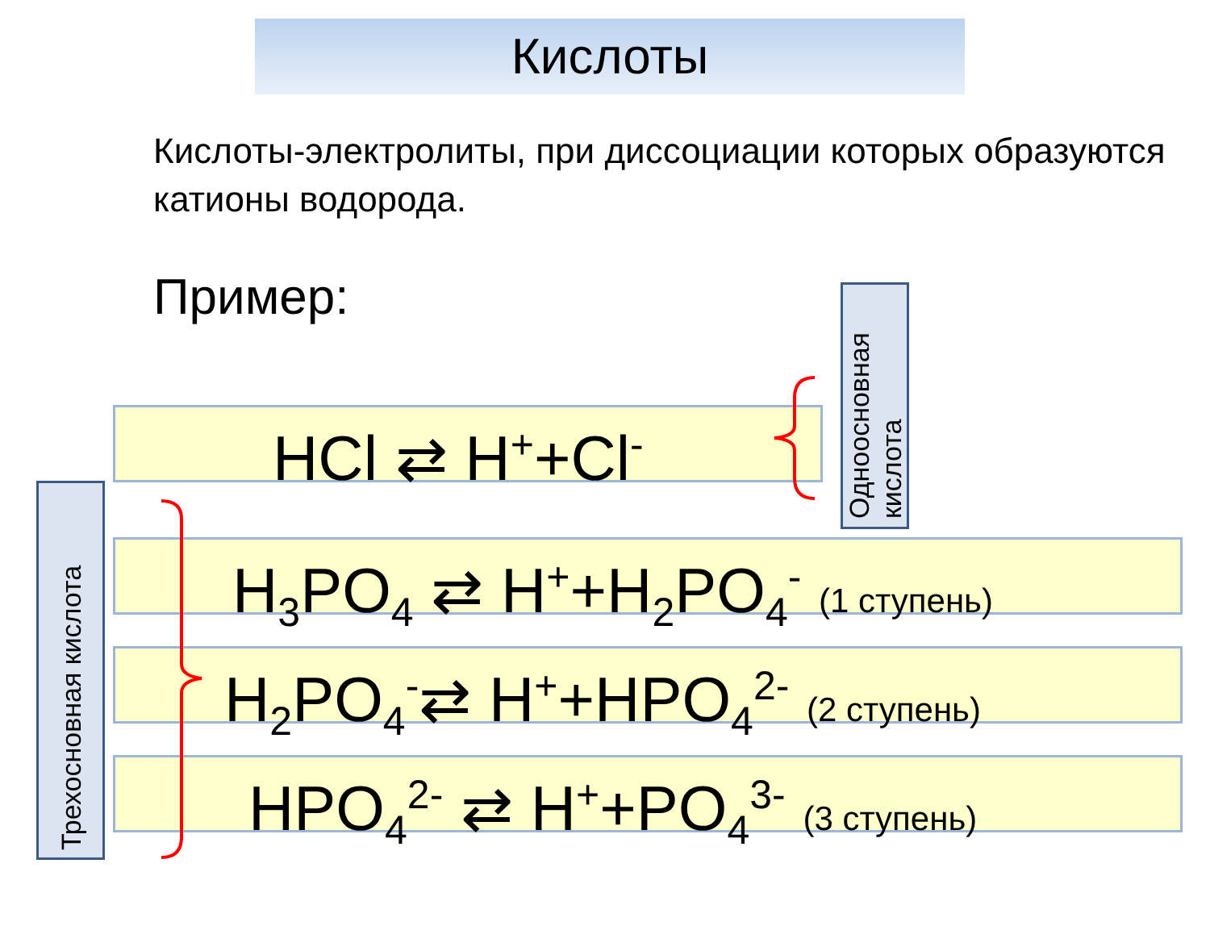Кислоты
Кислоты-электролиты, при диссоциации которых образуются катионы водорода.
Пример:
HCl ⇄ H<sup>+</sup>+Cl<sup>-</sup>
H<sub>3</sub>PO<sub>4</sub> ⇄ H<sup>+</sup>+H<sub>2</sub>PO<sub>4</sub><sup>-</sup> (1 ступень)
H<sub>2</sub>PO<sub>4</sub><sup>-</sup>⇄ H<sup>+</sup>+HPO<sub>4</sub><sup>2-</sup> (2 ступень)
HPO<sub>4</sub><sup>2-</sup> ⇄ H<sup>+</sup>+PO<sub>4</sub><sup>3-</sup> (3 ступень)
Одноосновная
кислота
Трехосновная кислота